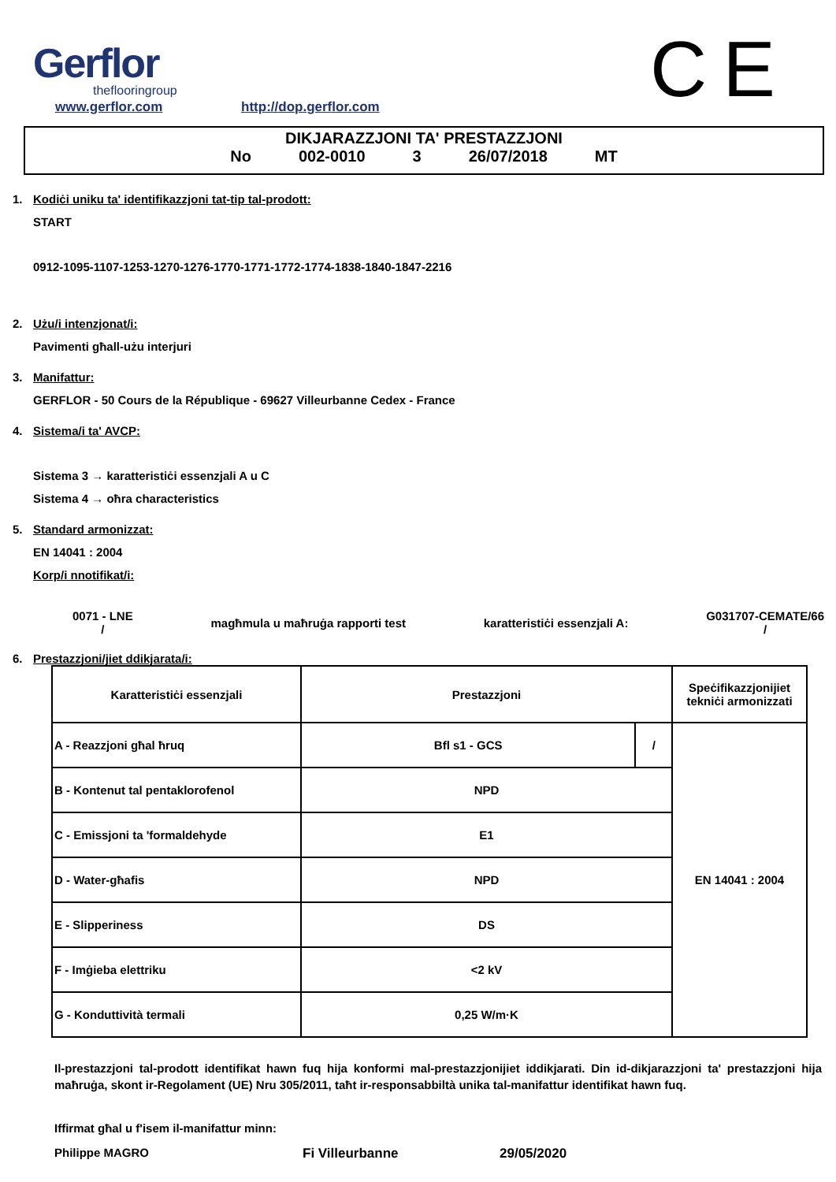Gerflor
theflooringroup
www.gerflor.com http://dop.gerflor.com
CE
DIKJARAZZJONI TA' PRESTAZZJONI
No 002-0010 3 26/07/2018 MT
1. Kodiċi uniku ta' identifikazzjoni tat-tip tal-prodott:
START
0912-1095-1107-1253-1270-1276-1770-1771-1772-1774-1838-1840-1847-2216
2. Użu/i intenzjonat/i:
Pavimenti għall-użu interjuri
3. Manifattur:
GERFLOR - 50 Cours de la République - 69627 Villeurbanne Cedex - France
4. Sistema/i ta' AVCP:
Sistema 3 → karatteristiċi essenzjali A u C
Sistema 4 → oħra characteristics
5. Standard armonizzat:
EN 14041 : 2004
Korp/i nnotifikat/i:
0071 - LNE
/
magħmula u maħruġa rapporti test
karatteristiċi essenzjali A:
G031707-CEMATE/66
/
6. Prestazzjoni/jiet ddikjarata/i:
| Karatteristiċi essenzjali | Prestazzjoni | | Speċifikazzjonijiet tekniċi armonizzati |
| A - Reazzjoni għal ħruq | Bfl s1 - GCS | / | EN 14041 : 2004 |
| B - Kontenut tal pentaklorofenol | NPD | | |
| C - Emissjoni ta 'formaldehyde | E1 | | |
| D - Water-għafis | NPD | | |
| E - Slipperiness | DS | | |
| F - Imġieba elettriku | <2 kV | | |
| G - Konduttività termali | 0,25 W/m·K | | |
Il-prestazzjoni tal-prodott identifikat hawn fuq hija konformi mal-prestazzjonijiet iddikjarati. Din id-dikjarazzjoni ta' prestazzjoni hija maħruġa, skont ir-Regolament (UE) Nru 305/2011, taħt ir-responsabbiltà unika tal-manifattur identifikat hawn fuq.
Iffirmat għal u f'isem il-manifattur minn:
Philippe MAGRO Fi Villeurbanne 29/05/2020